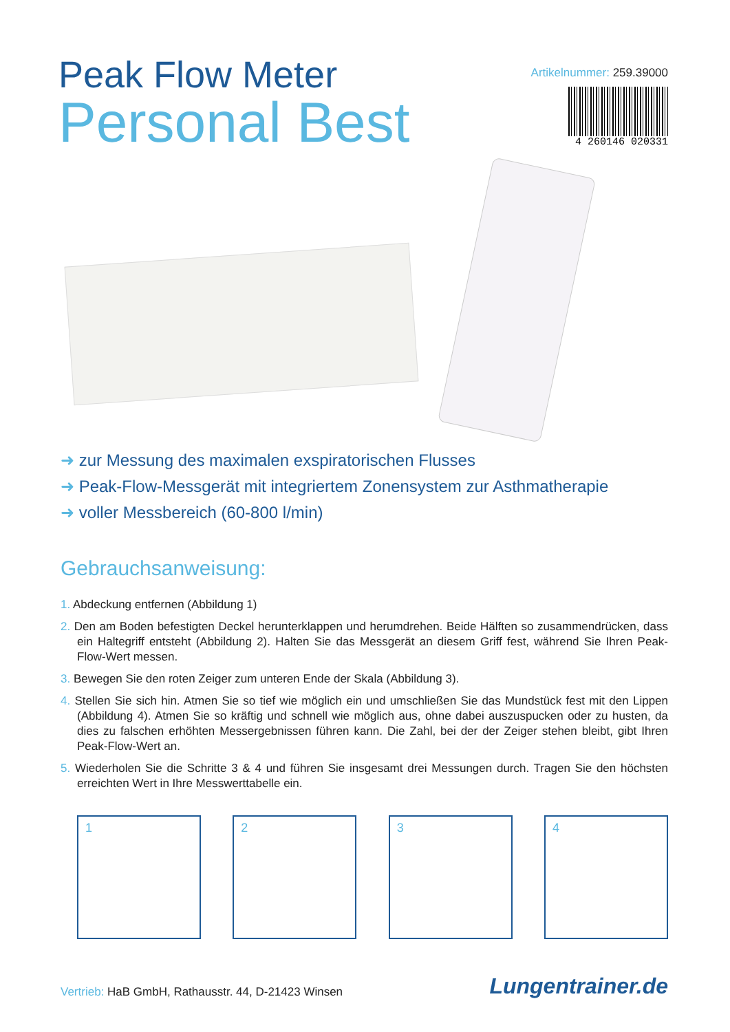Peak Flow Meter
Personal Best
Artikelnummer: 259.39000
4 260146 020331
➜ zur Messung des maximalen exspiratorischen Flusses
➜ Peak-Flow-Messgerät mit integriertem Zonensystem zur Asthmatherapie
➜ voller Messbereich (60-800 l/min)
Gebrauchsanweisung:
1. Abdeckung entfernen (Abbildung 1)
2. Den am Boden befestigten Deckel herunterklappen und herumdrehen. Beide Hälften so zusammendrü­cken, dass ein Haltegriff entsteht (Abbildung 2). Halten Sie das Messgerät an diesem Griff fest, während Sie Ihren Peak-Flow-Wert messen.
3. Bewegen Sie den roten Zeiger zum unteren Ende der Skala (Abbildung 3).
4. Stellen Sie sich hin. Atmen Sie so tief wie möglich ein und umschließen Sie das Mundstück fest mit den Lippen (Abbildung 4). Atmen Sie so kräftig und schnell wie möglich aus, ohne dabei auszuspucken oder zu husten, da dies zu falschen erhöhten Messergebnissen führen kann. Die Zahl, bei der der Zeiger stehen bleibt, gibt Ihren Peak-Flow-Wert an.
5. Wiederholen Sie die Schritte 3 & 4 und führen Sie insgesamt drei Messungen durch. Tragen Sie den höchsten erreichten Wert in Ihre Messwerttabelle ein.
1 2 3 4
Vertrieb: HaB GmbH, Rathausstr. 44, D-21423 Winsen
Lungentrainer.de